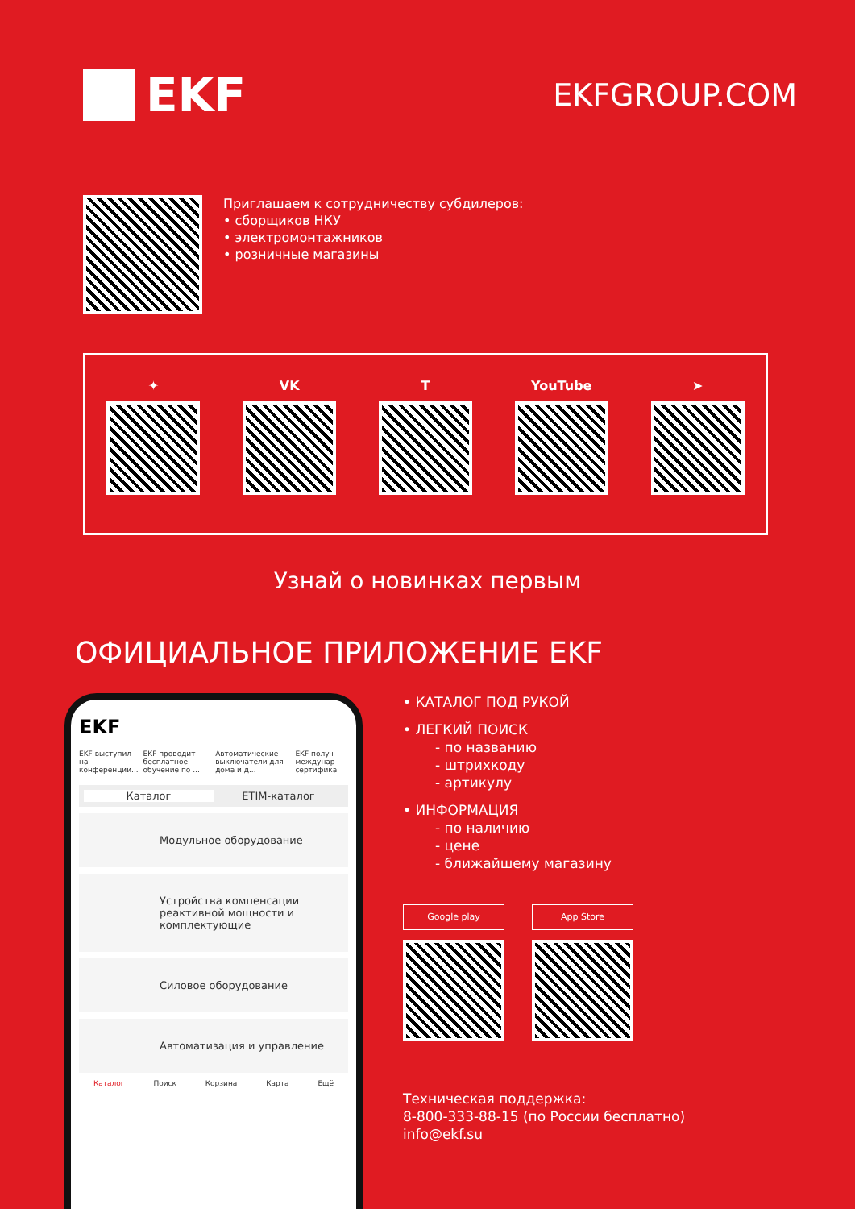EKF
EKFGROUP.COM
Приглашаем к сотрудничеству субдилеров:
• сборщиков НКУ
• электромонтажников
• розничные магазины
✦ VK T YouTube ➤
Узнай о новинках первым
ОФИЦИАЛЬНОЕ ПРИЛОЖЕНИЕ EKF
EKF
EKF выступил на конференции... EKF проводит бесплатное обучение по ... Автоматические выключатели для дома и д... EKF получ междунар сертифика
Каталог ETIM-каталог
Модульное оборудование
Устройства компенсации реактивной мощности и комплектующие
Силовое оборудование
Автоматизация и управление
Каталог Поиск Корзина Карта Ещё
• КАТАЛОГ ПОД РУКОЙ
• ЛЕГКИЙ ПОИСК
- по названию
- штрихкоду
- артикулу
• ИНФОРМАЦИЯ
- по наличию
- цене
- ближайшему магазину
Google play App Store
Техническая поддержка:
8-800-333-88-15 (по России бесплатно)
info@ekf.su